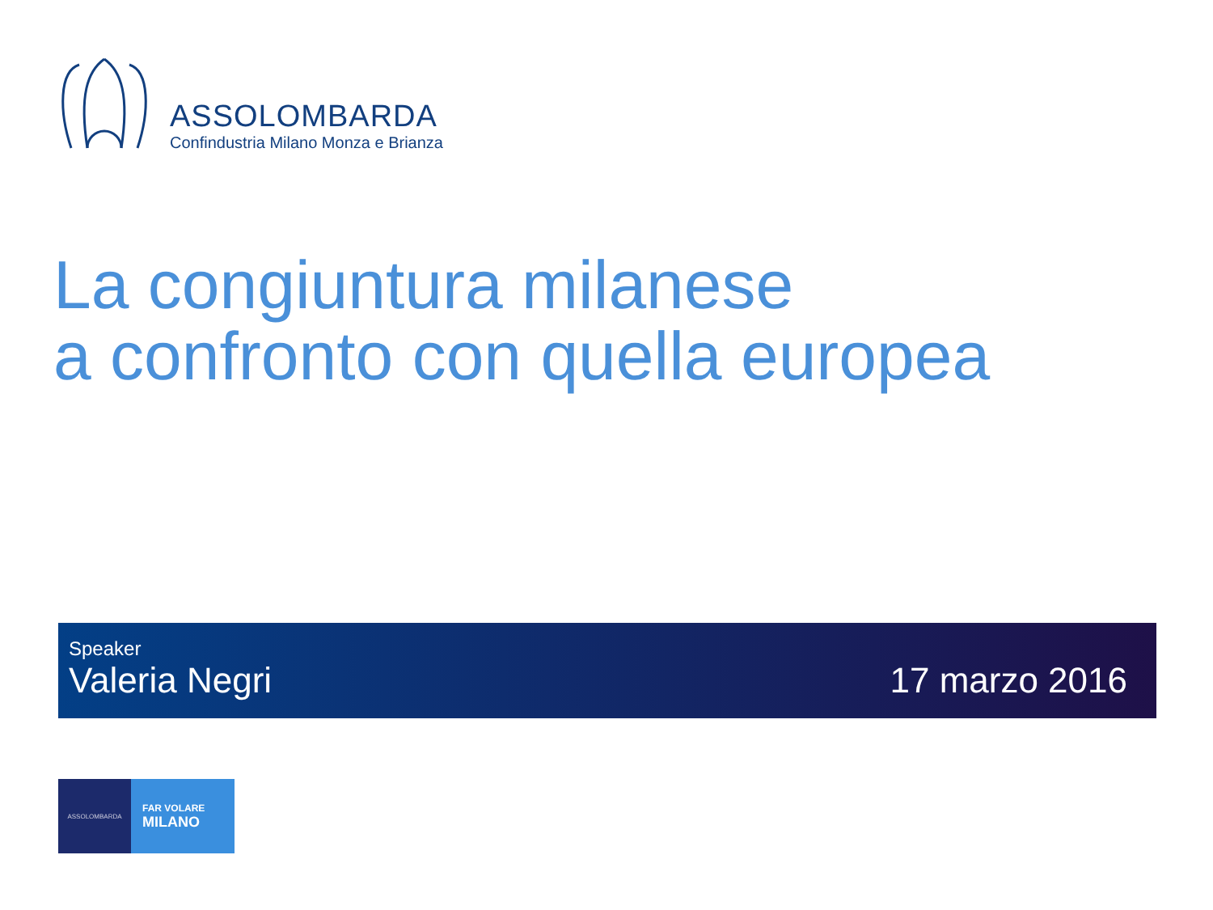ASSOLOMBARDA
Confindustria Milano Monza e Brianza
La congiuntura milanese
a confronto con quella europea
Speaker
Valeria Negri
17 marzo 2016
ASSOLOMBARDA
FAR VOLARE
MILANO